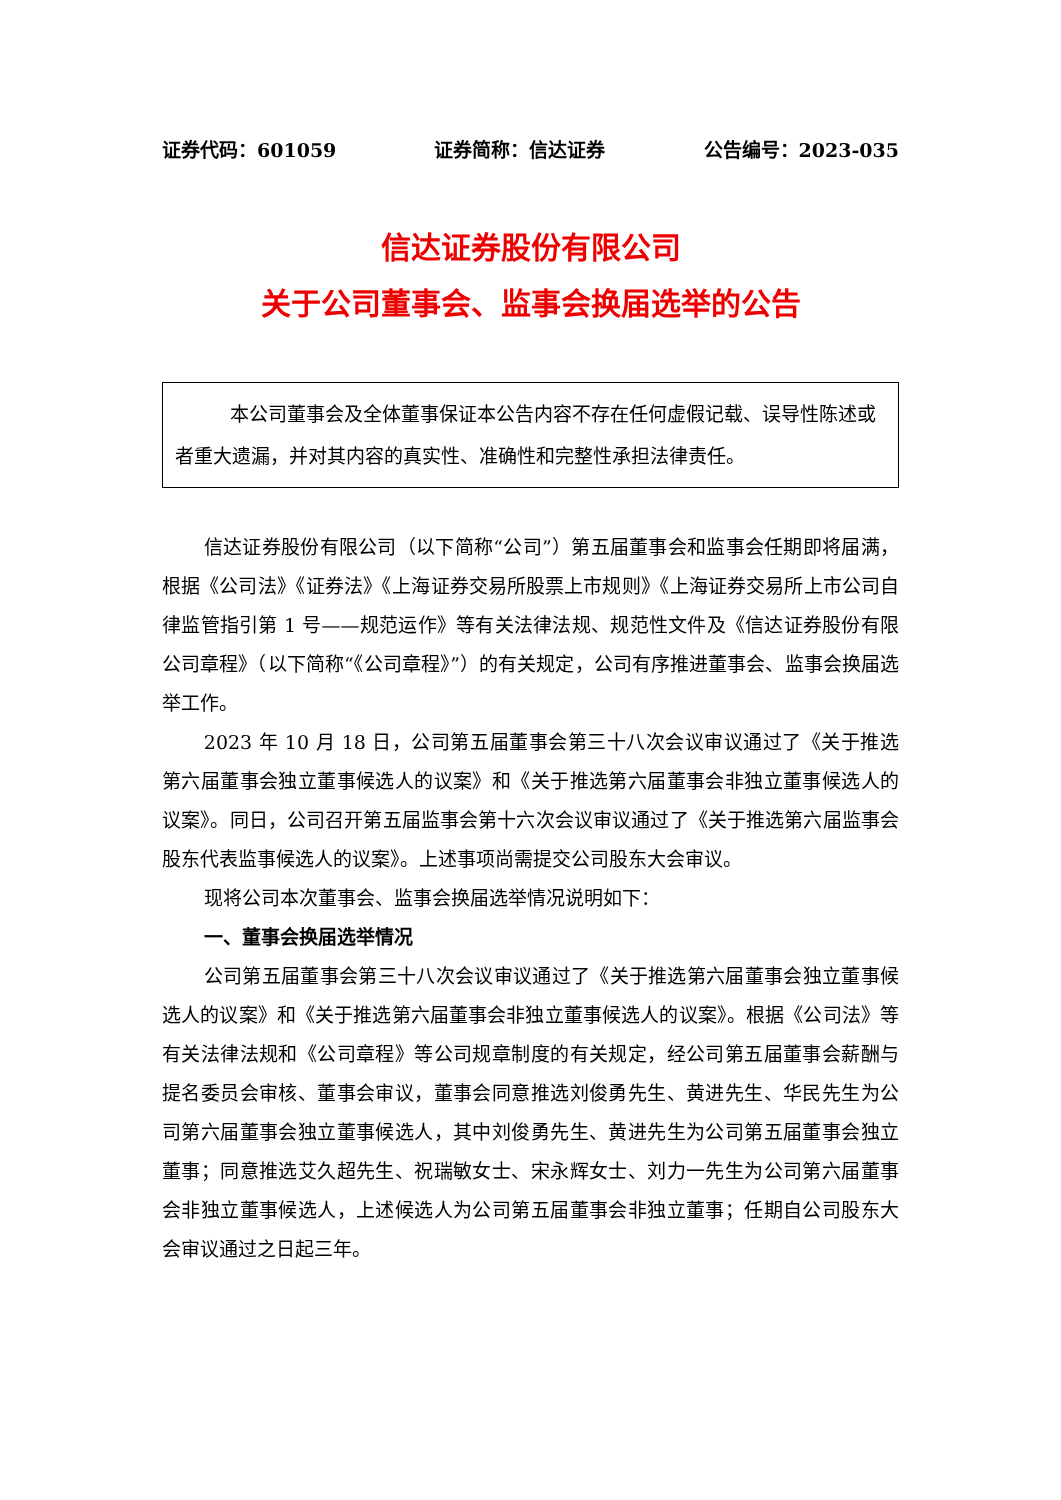证券代码：601059 证券简称：信达证券 公告编号：2023-035
信达证券股份有限公司
关于公司董事会、监事会换届选举的公告
本公司董事会及全体董事保证本公告内容不存在任何虚假记载、误导性陈述或者重大遗漏，并对其内容的真实性、准确性和完整性承担法律责任。
信达证券股份有限公司（以下简称“公司”）第五届董事会和监事会任期即将届满，根据《公司法》《证券法》《上海证券交易所股票上市规则》《上海证券交易所上市公司自律监管指引第 1 号——规范运作》等有关法律法规、规范性文件及《信达证券股份有限公司章程》（以下简称“《公司章程》”）的有关规定，公司有序推进董事会、监事会换届选举工作。
2023 年 10 月 18 日，公司第五届董事会第三十八次会议审议通过了《关于推选第六届董事会独立董事候选人的议案》和《关于推选第六届董事会非独立董事候选人的议案》。同日，公司召开第五届监事会第十六次会议审议通过了《关于推选第六届监事会股东代表监事候选人的议案》。上述事项尚需提交公司股东大会审议。
现将公司本次董事会、监事会换届选举情况说明如下：
一、董事会换届选举情况
公司第五届董事会第三十八次会议审议通过了《关于推选第六届董事会独立董事候选人的议案》和《关于推选第六届董事会非独立董事候选人的议案》。根据《公司法》等有关法律法规和《公司章程》等公司规章制度的有关规定，经公司第五届董事会薪酬与提名委员会审核、董事会审议，董事会同意推选刘俊勇先生、黄进先生、华民先生为公司第六届董事会独立董事候选人，其中刘俊勇先生、黄进先生为公司第五届董事会独立董事；同意推选艾久超先生、祝瑞敏女士、宋永辉女士、刘力一先生为公司第六届董事会非独立董事候选人，上述候选人为公司第五届董事会非独立董事；任期自公司股东大会审议通过之日起三年。